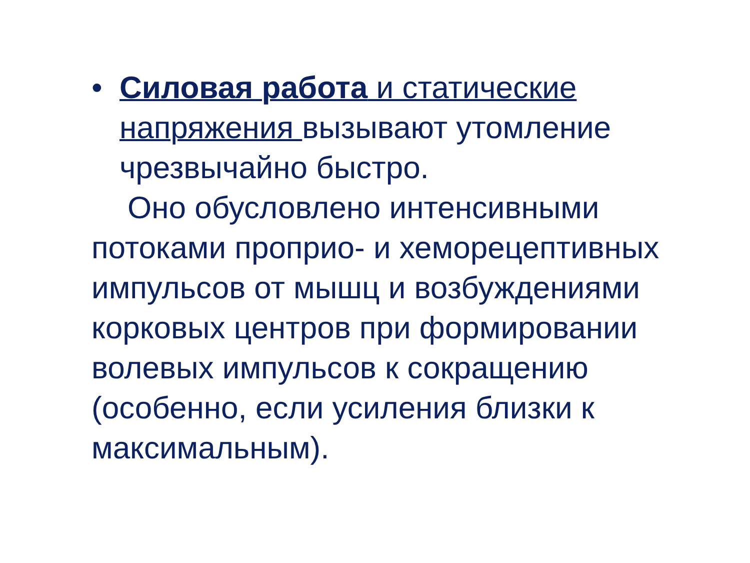• Силовая работа и статические напряжения вызывают утомление чрезвычайно быстро.
Оно обусловлено интенсивными потоками проприо- и хеморецептивных импульсов от мышц и возбуждениями корковых центров при формировании волевых импульсов к сокращению (особенно, если усиления близки к максимальным).